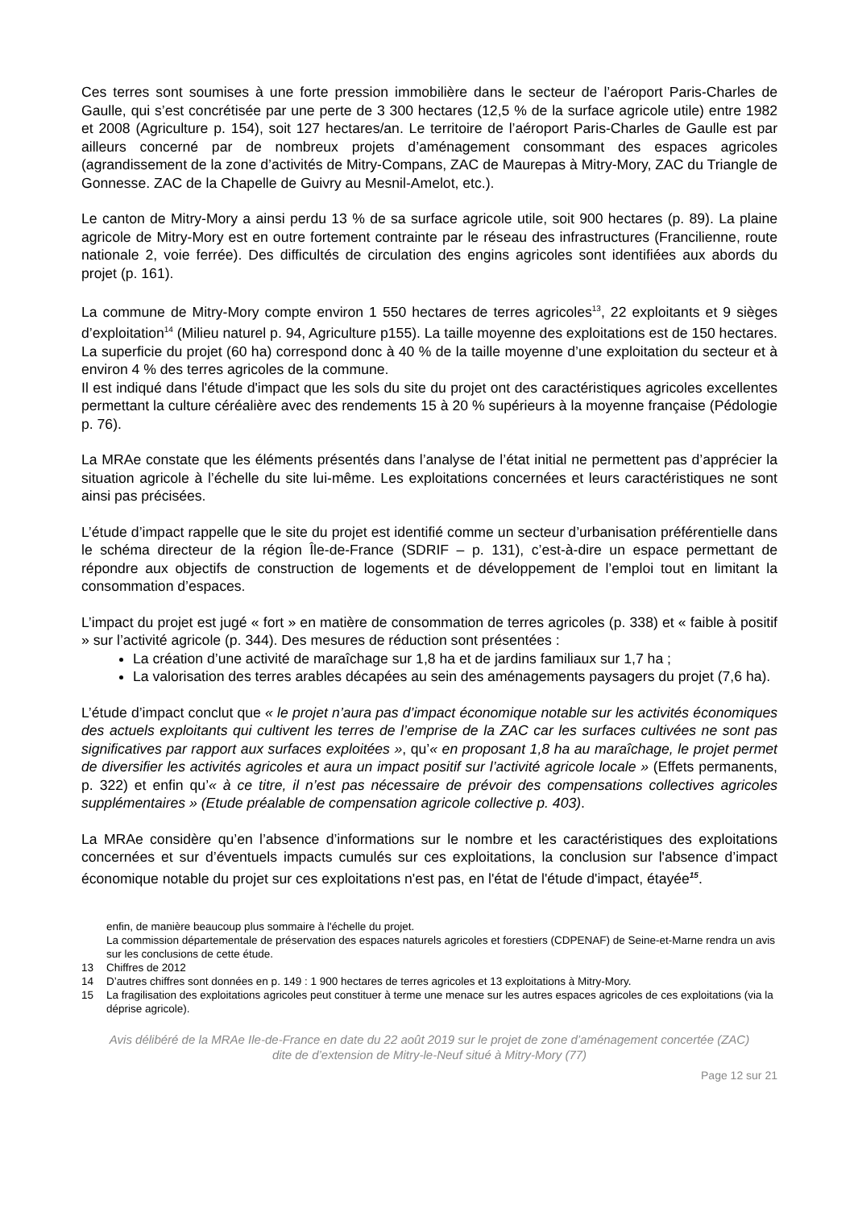Ces terres sont soumises à une forte pression immobilière dans le secteur de l’aéroport Paris-Charles de Gaulle, qui s’est concrétisée par une perte de 3 300 hectares (12,5 % de la surface agricole utile) entre 1982 et 2008 (Agriculture p. 154), soit 127 hectares/an. Le territoire de l’aéroport Paris-Charles de Gaulle est par ailleurs concerné par de nombreux projets d’aménagement consommant des espaces agricoles (agrandissement de la zone d’activités de Mitry-Compans, ZAC de Maurepas à Mitry-Mory, ZAC du Triangle de Gonnesse. ZAC de la Chapelle de Guivry au Mesnil-Amelot, etc.).
Le canton de Mitry-Mory a ainsi perdu 13 % de sa surface agricole utile, soit 900 hectares (p. 89). La plaine agricole de Mitry-Mory est en outre fortement contrainte par le réseau des infrastructures (Francilienne, route nationale 2, voie ferrée). Des difficultés de circulation des engins agricoles sont identifiées aux abords du projet (p. 161).
La commune de Mitry-Mory compte environ 1 550 hectares de terres agricoles<sup>13</sup>, 22 exploitants et 9 sièges d’exploitation<sup>14</sup> (Milieu naturel p. 94, Agriculture p155). La taille moyenne des exploitations est de 150 hectares. La superficie du projet (60 ha) correspond donc à 40 % de la taille moyenne d’une exploitation du secteur et à environ 4 % des terres agricoles de la commune.
Il est indiqué dans l'étude d'impact que les sols du site du projet ont des caractéristiques agricoles excellentes permettant la culture céréalière avec des rendements 15 à 20 % supérieurs à la moyenne française (Pédologie p. 76).
La MRAe constate que les éléments présentés dans l’analyse de l’état initial ne permettent pas d’apprécier la situation agricole à l’échelle du site lui-même. Les exploitations concernées et leurs caractéristiques ne sont ainsi pas précisées.
L’étude d’impact rappelle que le site du projet est identifié comme un secteur d’urbanisation préférentielle dans le schéma directeur de la région Île-de-France (SDRIF – p. 131), c’est-à-dire un espace permettant de répondre aux objectifs de construction de logements et de développement de l’emploi tout en limitant la consommation d’espaces.
L’impact du projet est jugé « fort » en matière de consommation de terres agricoles (p. 338) et « faible à positif » sur l’activité agricole (p. 344). Des mesures de réduction sont présentées :
La création d’une activité de maraîchage sur 1,8 ha et de jardins familiaux sur 1,7 ha ;
La valorisation des terres arables décapées au sein des aménagements paysagers du projet (7,6 ha).
L’étude d’impact conclut que « le projet n’aura pas d’impact économique notable sur les activités économiques des actuels exploitants qui cultivent les terres de l’emprise de la ZAC car les surfaces cultivées ne sont pas significatives par rapport aux surfaces exploitées », qu’« en proposant 1,8 ha au maraîchage, le projet permet de diversifier les activités agricoles et aura un impact positif sur l’activité agricole locale » (Effets permanents, p. 322) et enfin qu’« à ce titre, il n’est pas nécessaire de prévoir des compensations collectives agricoles supplémentaires » (Etude préalable de compensation agricole collective p. 403).
La MRAe considère qu’en l’absence d’informations sur le nombre et les caractéristiques des exploitations concernées et sur d’éventuels impacts cumulés sur ces exploitations, la conclusion sur l'absence d’impact économique notable du projet sur ces exploitations n'est pas, en l'état de l'étude d'impact, étayée<sup>15</sup>.
enfin, de manière beaucoup plus sommaire à l'échelle du projet.
La commission départementale de préservation des espaces naturels agricoles et forestiers (CDPENAF) de Seine-et-Marne rendra un avis sur les conclusions de cette étude.
13 Chiffres de 2012
14 D’autres chiffres sont données en p. 149 : 1 900 hectares de terres agricoles et 13 exploitations à Mitry-Mory.
15 La fragilisation des exploitations agricoles peut constituer à terme une menace sur les autres espaces agricoles de ces exploitations (via la déprise agricole).
Avis délibéré de la MRAe Ile-de-France en date du 22 août 2019 sur le projet de zone d’aménagement concertée (ZAC)
dite de d’extension de Mitry-le-Neuf situé à Mitry-Mory (77)
Page 12 sur 21